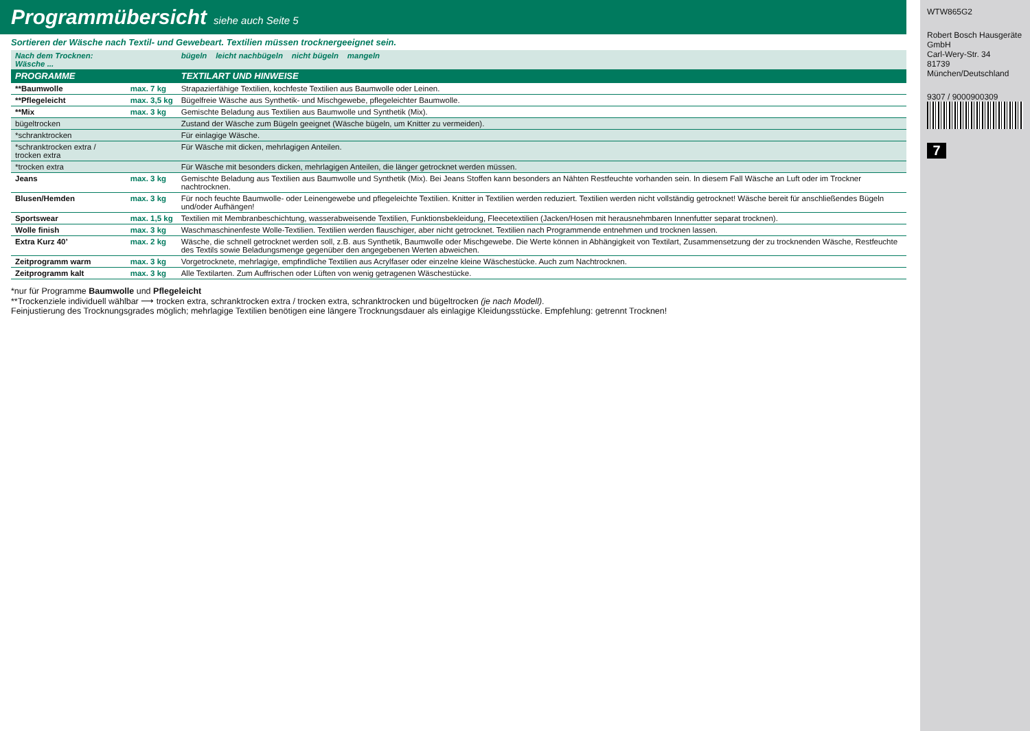Programmübersicht siehe auch Seite 5
Sortieren der Wäsche nach Textil- und Gewebeart. Textilien müssen trocknergeeignet sein.
| Nach dem Trocknen: Wäsche ... | | bügeln leicht nachbügeln nicht bügeln mangeln |
| PROGRAMME | | TEXTILART UND HINWEISE |
| **Baumwolle | max. 7 kg | Strapazierfähige Textilien, kochfeste Textilien aus Baumwolle oder Leinen. |
| **Pflegeleicht | max. 3,5 kg | Bügelfreie Wäsche aus Synthetik- und Mischgewebe, pflegeleichter Baumwolle. |
| **Mix | max. 3 kg | Gemischte Beladung aus Textilien aus Baumwolle und Synthetik (Mix). |
| bügeltrocken | | Zustand der Wäsche zum Bügeln geeignet (Wäsche bügeln, um Knitter zu vermeiden). |
| *schranktrocken | | Für einlagige Wäsche. |
| *schranktrocken extra / trocken extra | | Für Wäsche mit dicken, mehrlagigen Anteilen. |
| *trocken extra | | Für Wäsche mit besonders dicken, mehrlagigen Anteilen, die länger getrocknet werden müssen. |
| Jeans | max. 3 kg | Gemischte Beladung aus Textilien aus Baumwolle und Synthetik (Mix). Bei Jeans Stoffen kann besonders an Nähten Restfeuchte vorhanden sein. In diesem Fall Wäsche an Luft oder im Trockner nachtrocknen. |
| Blusen/Hemden | max. 3 kg | Für noch feuchte Baumwolle- oder Leinengewebe und pflegeleichte Textilien. Knitter in Textilien werden reduziert. Textilien werden nicht vollständig getrocknet! Wäsche bereit für anschließendes Bügeln und/oder Aufhängen! |
| Sportswear | max. 1,5 kg | Textilien mit Membranbeschichtung, wasserabweisende Textilien, Funktionsbekleidung, Fleecetextilien (Jacken/Hosen mit herausnehmbaren Innenfutter separat trocknen). |
| Wolle finish | max. 3 kg | Waschmaschinenfeste Wolle-Textilien. Textilien werden flauschiger, aber nicht getrocknet. Textilien nach Programmende entnehmen und trocknen lassen. |
| Extra Kurz 40’ | max. 2 kg | Wäsche, die schnell getrocknet werden soll, z.B. aus Synthetik, Baumwolle oder Mischgewebe. Die Werte können in Abhängigkeit von Textilart, Zusammensetzung der zu trocknenden Wäsche, Restfeuchte des Textils sowie Beladungsmenge gegenüber den angegebenen Werten abweichen. |
| Zeitprogramm warm | max. 3 kg | Vorgetrocknete, mehrlagige, empfindliche Textilien aus Acrylfaser oder einzelne kleine Wäschestücke. Auch zum Nachtrocknen. |
| Zeitprogramm kalt | max. 3 kg | Alle Textilarten. Zum Auffrischen oder Lüften von wenig getragenen Wäschestücke. |
*nur für Programme Baumwolle und Pflegeleicht
**Trockenziele individuell wählbar ⟶ trocken extra, schranktrocken extra / trocken extra, schranktrocken und bügeltrocken (je nach Modell).
Feinjustierung des Trocknungsgrades möglich; mehrlagige Textilien benötigen eine längere Trocknungsdauer als einlagige Kleidungsstücke. Empfehlung: getrennt Trocknen!
WTW865G2
Robert Bosch Hausgeräte GmbH
Carl-Wery-Str. 34
81739 München/Deutschland
9307 / 9000900309
7